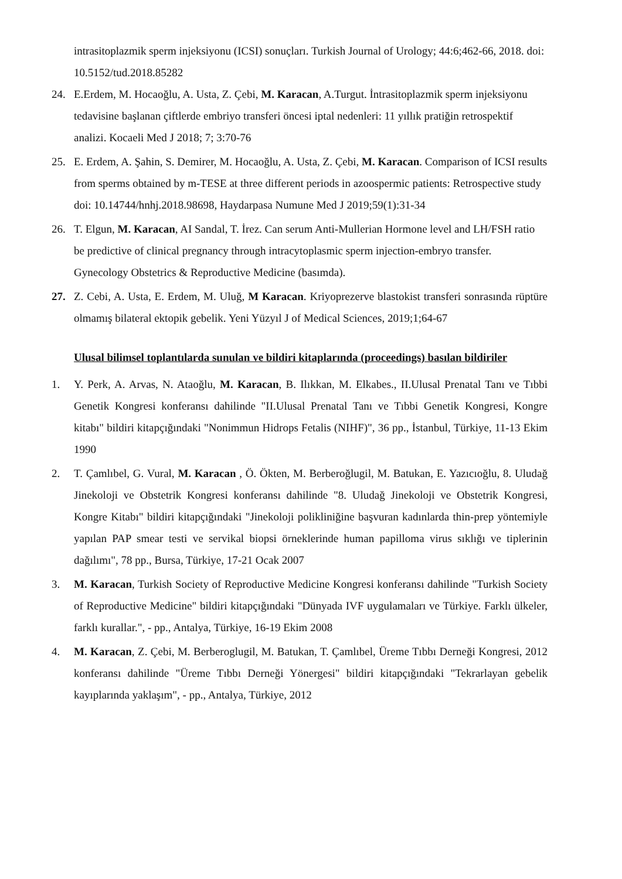intrasitoplazmik sperm injeksiyonu (ICSI) sonuçları. Turkish Journal of Urology; 44:6;462-66, 2018. doi: 10.5152/tud.2018.85282
24. E.Erdem, M. Hocaoğlu, A. Usta, Z. Çebi, M. Karacan, A.Turgut. İntrasitoplazmik sperm injeksiyonu tedavisine başlanan çiftlerde embriyo transferi öncesi iptal nedenleri: 11 yıllık pratiğin retrospektif analizi. Kocaeli Med J 2018; 7; 3:70-76
25. E. Erdem, A. Şahin, S. Demirer, M. Hocaoğlu, A. Usta, Z. Çebi, M. Karacan. Comparison of ICSI results from sperms obtained by m-TESE at three different periods in azoospermic patients: Retrospective study doi: 10.14744/hnhj.2018.98698, Haydarpasa Numune Med J 2019;59(1):31-34
26. T. Elgun, M. Karacan, AI Sandal, T. İrez. Can serum Anti-Mullerian Hormone level and LH/FSH ratio be predictive of clinical pregnancy through intracytoplasmic sperm injection-embryo transfer. Gynecology Obstetrics & Reproductive Medicine (basımda).
27. Z. Cebi, A. Usta, E. Erdem, M. Uluğ, M Karacan. Kriyoprezerve blastokist transferi sonrasında rüptüre olmamış bilateral ektopik gebelik. Yeni Yüzyıl J of Medical Sciences, 2019;1;64-67
Ulusal bilimsel toplantılarda sunulan ve bildiri kitaplarında (proceedings) basılan bildiriler
1. Y. Perk, A. Arvas, N. Ataoğlu, M. Karacan, B. Ilıkkan, M. Elkabes., II.Ulusal Prenatal Tanı ve Tıbbi Genetik Kongresi konferansı dahilinde "II.Ulusal Prenatal Tanı ve Tıbbi Genetik Kongresi, Kongre kitabı" bildiri kitapçığındaki "Nonimmun Hidrops Fetalis (NIHF)", 36 pp., İstanbul, Türkiye, 11-13 Ekim 1990
2. T. Çamlıbel, G. Vural, M. Karacan , Ö. Ökten, M. Berberoğlugil, M. Batukan, E. Yazıcıoğlu, 8. Uludağ Jinekoloji ve Obstetrik Kongresi konferansı dahilinde "8. Uludağ Jinekoloji ve Obstetrik Kongresi, Kongre Kitabı" bildiri kitapçığındaki "Jinekoloji polikliniğine başvuran kadınlarda thin-prep yöntemiyle yapılan PAP smear testi ve servikal biopsi örneklerinde human papilloma virus sıklığı ve tiplerinin dağılımı", 78 pp., Bursa, Türkiye, 17-21 Ocak 2007
3. M. Karacan, Turkish Society of Reproductive Medicine Kongresi konferansı dahilinde "Turkish Society of Reproductive Medicine" bildiri kitapçığındaki "Dünyada IVF uygulamaları ve Türkiye. Farklı ülkeler, farklı kurallar.", - pp., Antalya, Türkiye, 16-19 Ekim 2008
4. M. Karacan, Z. Çebi, M. Berberoglugil, M. Batukan, T. Çamlıbel, Üreme Tıbbı Derneği Kongresi, 2012 konferansı dahilinde "Üreme Tıbbı Derneği Yönergesi" bildiri kitapçığındaki "Tekrarlayan gebelik kayıplarında yaklaşım", - pp., Antalya, Türkiye, 2012